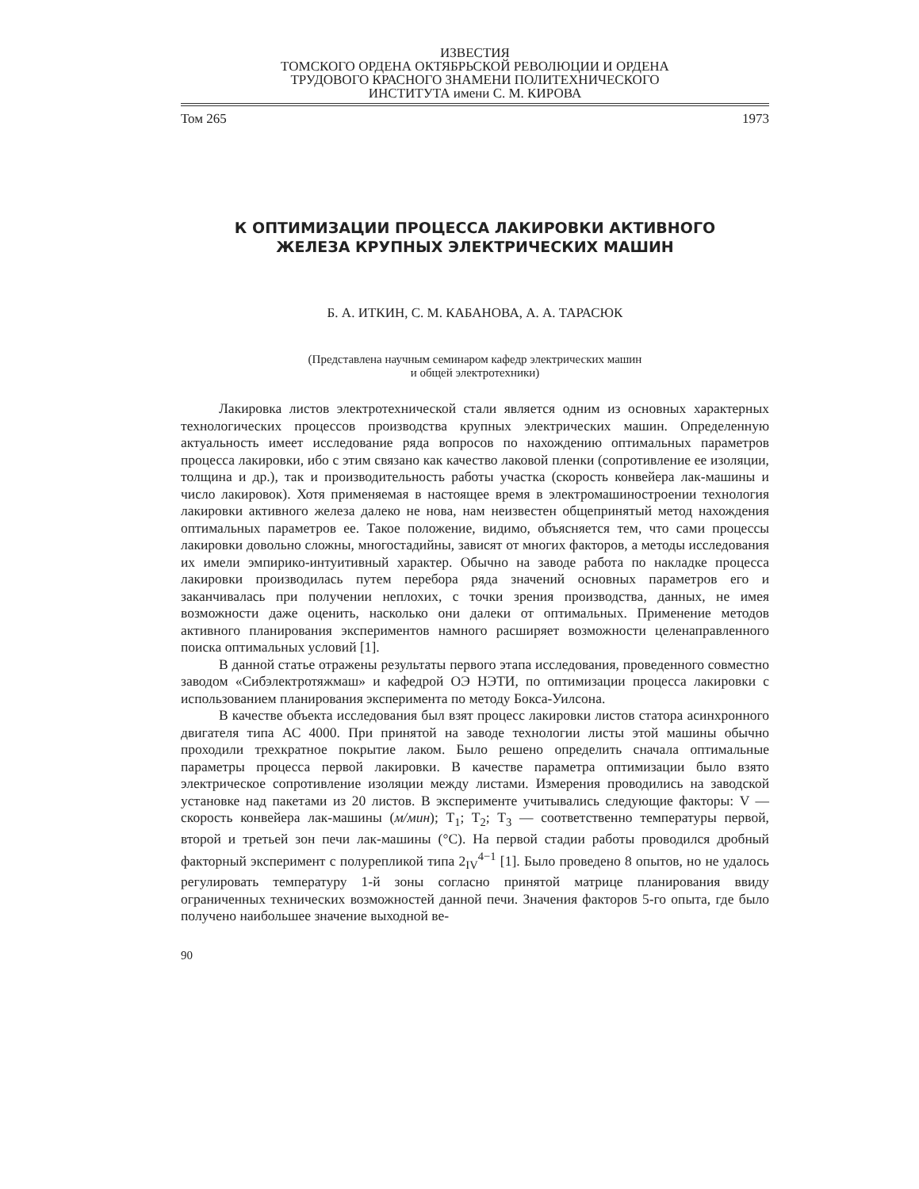ИЗВЕСТИЯ
ТОМСКОГО ОРДЕНА ОКТЯБРЬСКОЙ РЕВОЛЮЦИИ И ОРДЕНА
ТРУДОВОГО КРАСНОГО ЗНАМЕНИ ПОЛИТЕХНИЧЕСКОГО
ИНСТИТУТА имени С. М. КИРОВА
Том 265 1973
К ОПТИМИЗАЦИИ ПРОЦЕССА ЛАКИРОВКИ АКТИВНОГО
ЖЕЛЕЗА КРУПНЫХ ЭЛЕКТРИЧЕСКИХ МАШИН
Б. А. ИТКИН, С. М. КАБАНОВА, А. А. ТАРАСЮК
(Представлена научным семинаром кафедр электрических машин
и общей электротехники)
Лакировка листов электротехнической стали является одним из основных характерных технологических процессов производства крупных электрических машин. Определенную актуальность имеет исследование ряда вопросов по нахождению оптимальных параметров процесса лакировки, ибо с этим связано как качество лаковой пленки (сопротивление ее изоляции, толщина и др.), так и производительность работы участка (скорость конвейера лак-машины и число лакировок). Хотя применяемая в настоящее время в электромашиностроении технология лакировки активного железа далеко не нова, нам неизвестен общепринятый метод нахождения оптимальных параметров ее. Такое положение, видимо, объясняется тем, что сами процессы лакировки довольно сложны, многостадийны, зависят от многих факторов, а методы исследования их имели эмпирико-интуитивный характер. Обычно на заводе работа по накладке процесса лакировки производилась путем перебора ряда значений основных параметров его и заканчивалась при получении неплохих, с точки зрения производства, данных, не имея возможности даже оценить, насколько они далеки от оптимальных. Применение методов активного планирования экспериментов намного расширяет возможности целенаправленного поиска оптимальных условий [1].
В данной статье отражены результаты первого этапа исследования, проведенного совместно заводом «Сибэлектротяжмаш» и кафедрой ОЭ НЭТИ, по оптимизации процесса лакировки с использованием планирования эксперимента по методу Бокса-Уилсона.
В качестве объекта исследования был взят процесс лакировки листов статора асинхронного двигателя типа АС 4000. При принятой на заводе технологии листы этой машины обычно проходили трехкратное покрытие лаком. Было решено определить сначала оптимальные параметры процесса первой лакировки. В качестве параметра оптимизации было взято электрическое сопротивление изоляции между листами. Измерения проводились на заводской установке над пакетами из 20 листов. В эксперименте учитывались следующие факторы: V — скорость конвейера лак-машины (м/мин); T<sub>1</sub>; T<sub>2</sub>; T<sub>3</sub> — соответственно температуры первой, второй и третьей зон печи лак-машины (°С). На первой стадии работы проводился дробный факторный эксперимент с полурепликой типа 2<sub>IV</sub><sup>4−1</sup> [1]. Было проведено 8 опытов, но не удалось регулировать температуру 1-й зоны согласно принятой матрице планирования ввиду ограниченных технических возможностей данной печи. Значения факторов 5-го опыта, где было получено наибольшее значение выходной ве-
90